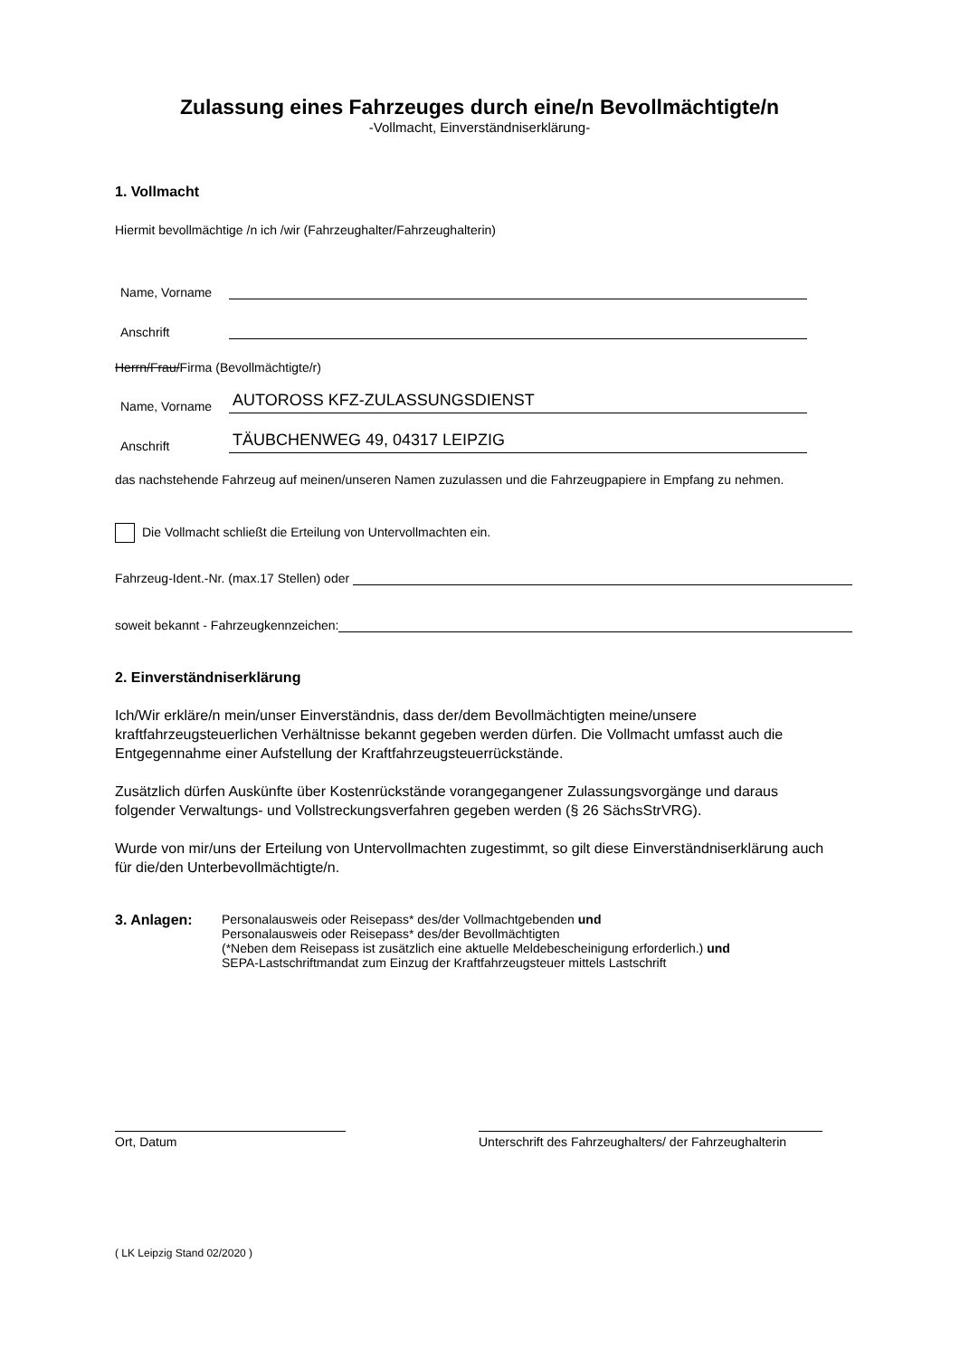Zulassung eines Fahrzeuges durch eine/n Bevollmächtigte/n
-Vollmacht, Einverständniserklärung-
1. Vollmacht
Hiermit bevollmächtige /n ich /wir (Fahrzeughalter/Fahrzeughalterin)
Name, Vorname
Anschrift
Herrn/Frau/Firma (Bevollmächtigte/r)
Name, Vorname AUTOROSS KFZ-ZULASSUNGSDIENST
Anschrift TÄUBCHENWEG 49, 04317 LEIPZIG
das nachstehende Fahrzeug auf meinen/unseren Namen zuzulassen und die Fahrzeugpapiere in Empfang zu nehmen.
Die Vollmacht schließt die Erteilung von Untervollmachten ein.
Fahrzeug-Ident.-Nr. (max.17 Stellen) oder
soweit bekannt - Fahrzeugkennzeichen:
2. Einverständniserklärung
Ich/Wir erkläre/n mein/unser Einverständnis, dass der/dem Bevollmächtigten meine/unsere kraftfahrzeugsteuerlichen Verhältnisse bekannt gegeben werden dürfen. Die Vollmacht umfasst auch die Entgegennahme einer Aufstellung der Kraftfahrzeugsteuerrückstände.
Zusätzlich dürfen Auskünfte über Kostenrückstände vorangegangener Zulassungsvorgänge und daraus folgender Verwaltungs- und Vollstreckungsverfahren gegeben werden (§ 26 SächsStrVRG).
Wurde von mir/uns der Erteilung von Untervollmachten zugestimmt, so gilt diese Einverständniserklärung auch für die/den Unterbevollmächtigte/n.
3. Anlagen: Personalausweis oder Reisepass* des/der Vollmachtgebenden und
Personalausweis oder Reisepass* des/der Bevollmächtigten
(*Neben dem Reisepass ist zusätzlich eine aktuelle Meldebescheinigung erforderlich.) und
SEPA-Lastschriftmandat zum Einzug der Kraftfahrzeugsteuer mittels Lastschrift
Ort, Datum Unterschrift des Fahrzeughalters/ der Fahrzeughalterin
( LK Leipzig Stand 02/2020 )